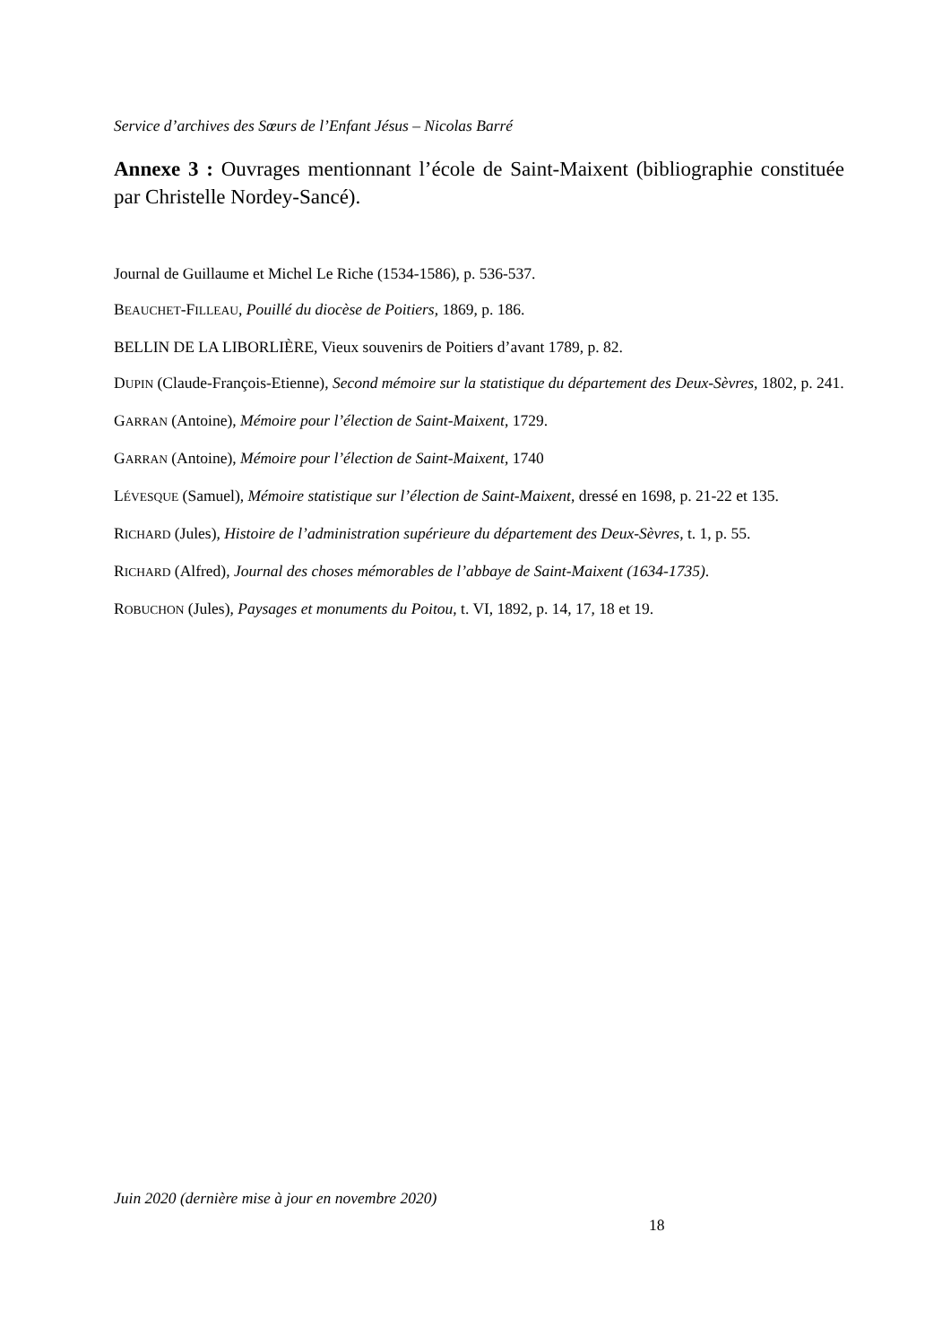Service d’archives des Sœurs de l’Enfant Jésus – Nicolas Barré
Annexe 3 : Ouvrages mentionnant l’école de Saint-Maixent (bibliographie constituée par Christelle Nordey-Sancé).
Journal de Guillaume et Michel Le Riche (1534-1586), p. 536-537.
BEAUCHET-FILLEAU, Pouillé du diocèse de Poitiers, 1869, p. 186.
BELLIN DE LA LIBORLIÈRE, Vieux souvenirs de Poitiers d’avant 1789, p. 82.
DUPIN (Claude-François-Etienne), Second mémoire sur la statistique du département des Deux-Sèvres, 1802, p. 241.
GARRAN (Antoine), Mémoire pour l’élection de Saint-Maixent, 1729.
GARRAN (Antoine), Mémoire pour l’élection de Saint-Maixent, 1740
LÉVESQUE (Samuel), Mémoire statistique sur l’élection de Saint-Maixent, dressé en 1698, p. 21-22 et 135.
RICHARD (Jules), Histoire de l’administration supérieure du département des Deux-Sèvres, t. 1, p. 55.
RICHARD (Alfred), Journal des choses mémorables de l’abbaye de Saint-Maixent (1634-1735).
ROBUCHON (Jules), Paysages et monuments du Poitou, t. VI, 1892, p. 14, 17, 18 et 19.
Juin 2020 (dernière mise à jour en novembre 2020)
18